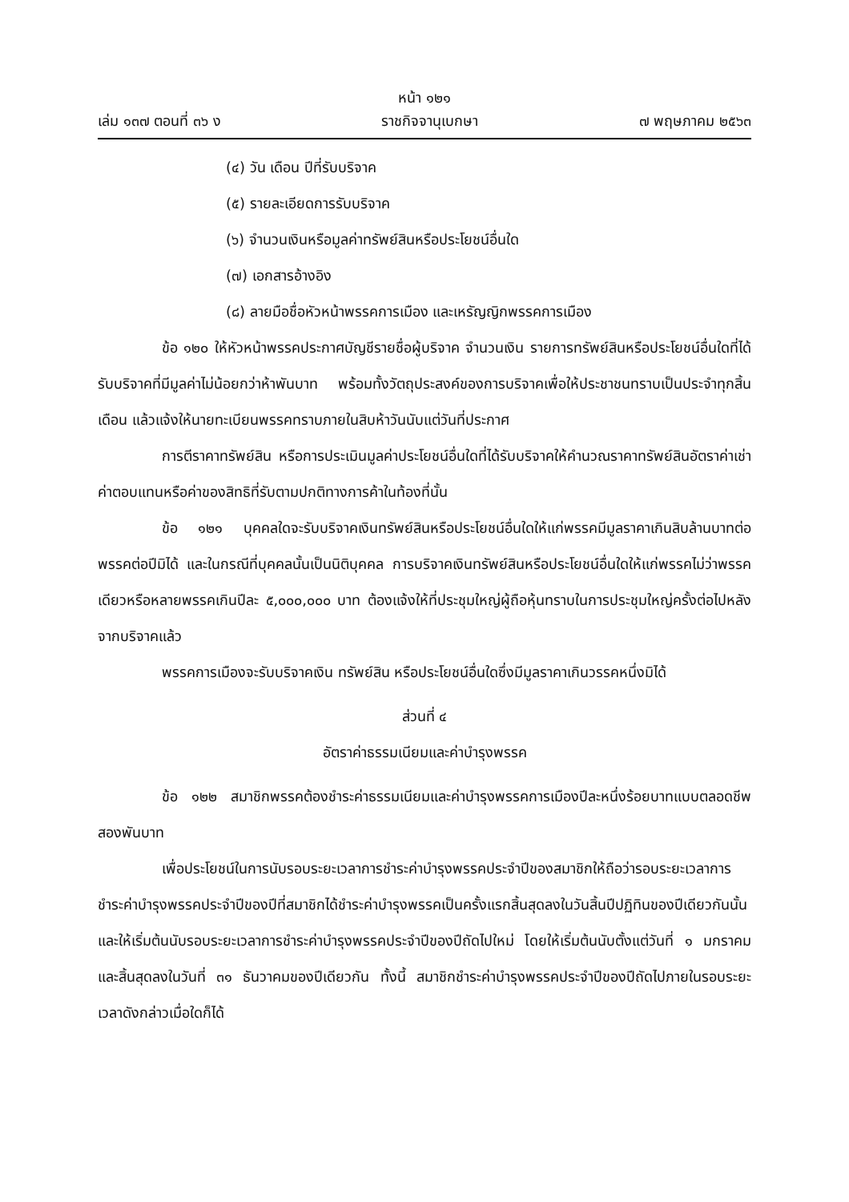หน้า ๑๒๑
เล่ม ๑๓๗ ตอนที่ ๓๖ ง ราชกิจจานุเบกษา ๗ พฤษภาคม ๒๕๖๓
(๔) วัน เดือน ปีที่รับบริจาค
(๕) รายละเอียดการรับบริจาค
(๖) จำนวนเงินหรือมูลค่าทรัพย์สินหรือประโยชน์อื่นใด
(๗) เอกสารอ้างอิง
(๘) ลายมือชื่อหัวหน้าพรรคการเมือง และเหรัญญิกพรรคการเมือง
ข้อ ๑๒๐ ให้หัวหน้าพรรคประกาศบัญชีรายชื่อผู้บริจาค จำนวนเงิน รายการทรัพย์สินหรือประโยชน์อื่นใดที่ได้รับบริจาคที่มีมูลค่าไม่น้อยกว่าห้าพันบาท พร้อมทั้งวัตถุประสงค์ของการบริจาคเพื่อให้ประชาชนทราบเป็นประจำทุกสิ้นเดือน แล้วแจ้งให้นายทะเบียนพรรคทราบภายในสิบห้าวันนับแต่วันที่ประกาศ
การตีราคาทรัพย์สิน หรือการประเมินมูลค่าประโยชน์อื่นใดที่ได้รับบริจาคให้คำนวณราคาทรัพย์สินอัตราค่าเช่า ค่าตอบแทนหรือค่าของสิทธิที่รับตามปกติทางการค้าในท้องที่นั้น
ข้อ ๑๒๑ บุคคลใดจะรับบริจาคเงินทรัพย์สินหรือประโยชน์อื่นใดให้แก่พรรคมีมูลราคาเกินสิบล้านบาทต่อพรรคต่อปีมิได้ และในกรณีที่บุคคลนั้นเป็นนิติบุคคล การบริจาคเงินทรัพย์สินหรือประโยชน์อื่นใดให้แก่พรรคไม่ว่าพรรคเดียวหรือหลายพรรคเกินปีละ ๕,๐๐๐,๐๐๐ บาท ต้องแจ้งให้ที่ประชุมใหญ่ผู้ถือหุ้นทราบในการประชุมใหญ่ครั้งต่อไปหลังจากบริจาคแล้ว
พรรคการเมืองจะรับบริจาคเงิน ทรัพย์สิน หรือประโยชน์อื่นใดซึ่งมีมูลราคาเกินวรรคหนึ่งมิได้
ส่วนที่ ๔
อัตราค่าธรรมเนียมและค่าบำรุงพรรค
ข้อ ๑๒๒ สมาชิกพรรคต้องชำระค่าธรรมเนียมและค่าบำรุงพรรคการเมืองปีละหนึ่งร้อยบาทแบบตลอดชีพสองพันบาท
เพื่อประโยชน์ในการนับรอบระยะเวลาการชำระค่าบำรุงพรรคประจำปีของสมาชิกให้ถือว่ารอบระยะเวลาการชำระค่าบำรุงพรรคประจำปีของปีที่สมาชิกได้ชำระค่าบำรุงพรรคเป็นครั้งแรกสิ้นสุดลงในวันสิ้นปีปฏิทินของปีเดียวกันนั้น และให้เริ่มต้นนับรอบระยะเวลาการชำระค่าบำรุงพรรคประจำปีของปีถัดไปใหม่ โดยให้เริ่มต้นนับตั้งแต่วันที่ ๑ มกราคมและสิ้นสุดลงในวันที่ ๓๑ ธันวาคมของปีเดียวกัน ทั้งนี้ สมาชิกชำระค่าบำรุงพรรคประจำปีของปีถัดไปภายในรอบระยะเวลาดังกล่าวเมื่อใดก็ได้